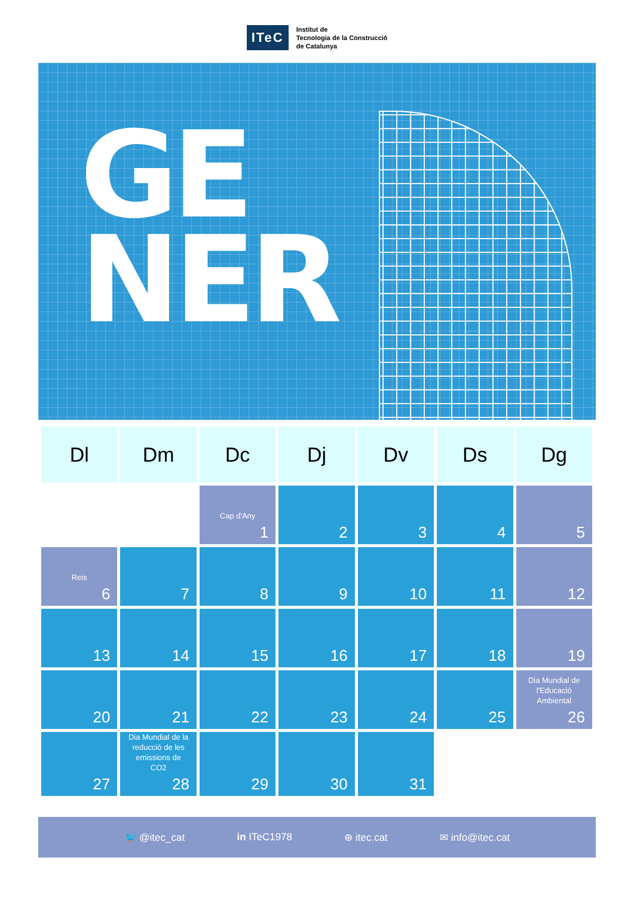ITeC
Institut de
Tecnologia de la Construcció
de Catalunya
GE
NER
| Dl | Dm | Dc | Dj | Dv | Ds | Dg |
| --- | --- | --- | --- | --- | --- | --- |
| | | Cap d'Any 1 | 2 | 3 | 4 | 5 |
| Reis 6 | 7 | 8 | 9 | 10 | 11 | 12 |
| 13 | 14 | 15 | 16 | 17 | 18 | 19 |
| 20 | 21 | 22 | 23 | 24 | 25 | Dia Mundial de l'Educació Ambiental 26 |
| 27 | Dia Mundial de la reducció de les emissions de CO2 28 | 29 | 30 | 31 | | |
🐦 @itec_cat in ITeC1978 ⊕ itec.cat ✉ info@itec.cat